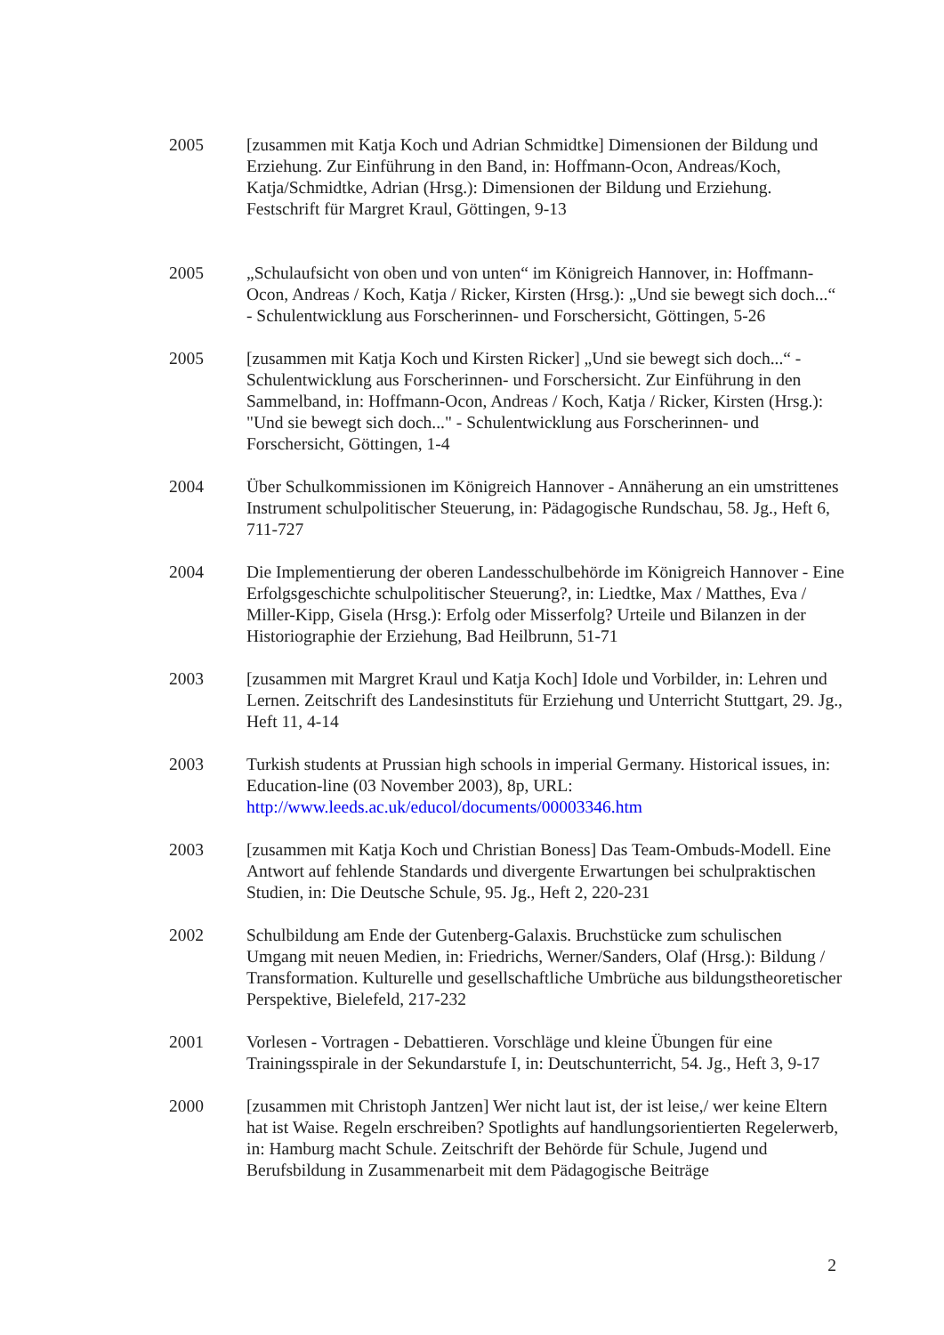2005 [zusammen mit Katja Koch und Adrian Schmidtke] Dimensionen der Bildung und Erziehung. Zur Einführung in den Band, in: Hoffmann-Ocon, Andreas/Koch, Katja/Schmidtke, Adrian (Hrsg.): Dimensionen der Bildung und Erziehung. Festschrift für Margret Kraul, Göttingen, 9-13
2005 „Schulaufsicht von oben und von unten“ im Königreich Hannover, in: Hoffmann-Ocon, Andreas / Koch, Katja / Ricker, Kirsten (Hrsg.): „Und sie bewegt sich doch...“ - Schulentwicklung aus Forscherinnen- und Forschersicht, Göttingen, 5-26
2005 [zusammen mit Katja Koch und Kirsten Ricker] „Und sie bewegt sich doch...“ - Schulentwicklung aus Forscherinnen- und Forschersicht. Zur Einführung in den Sammelband, in: Hoffmann-Ocon, Andreas / Koch, Katja / Ricker, Kirsten (Hrsg.): "Und sie bewegt sich doch..." - Schulentwicklung aus Forscherinnen- und Forschersicht, Göttingen, 1-4
2004 Über Schulkommissionen im Königreich Hannover - Annäherung an ein umstrittenes Instrument schulpolitischer Steuerung, in: Pädagogische Rundschau, 58. Jg., Heft 6, 711-727
2004 Die Implementierung der oberen Landesschulbehörde im Königreich Hannover - Eine Erfolgsgeschichte schulpolitischer Steuerung?, in: Liedtke, Max / Matthes, Eva / Miller-Kipp, Gisela (Hrsg.): Erfolg oder Misserfolg? Urteile und Bilanzen in der Historiographie der Erziehung, Bad Heilbrunn, 51-71
2003 [zusammen mit Margret Kraul und Katja Koch] Idole und Vorbilder, in: Lehren und Lernen. Zeitschrift des Landesinstituts für Erziehung und Unterricht Stuttgart, 29. Jg., Heft 11, 4-14
2003 Turkish students at Prussian high schools in imperial Germany. Historical issues, in: Education-line (03 November 2003), 8p, URL: http://www.leeds.ac.uk/educol/documents/00003346.htm
2003 [zusammen mit Katja Koch und Christian Boness] Das Team-Ombuds-Modell. Eine Antwort auf fehlende Standards und divergente Erwartungen bei schulpraktischen Studien, in: Die Deutsche Schule, 95. Jg., Heft 2, 220-231
2002 Schulbildung am Ende der Gutenberg-Galaxis. Bruchstücke zum schulischen Umgang mit neuen Medien, in: Friedrichs, Werner/Sanders, Olaf (Hrsg.): Bildung / Transformation. Kulturelle und gesellschaftliche Umbrüche aus bildungstheoretischer Perspektive, Bielefeld, 217-232
2001 Vorlesen - Vortragen - Debattieren. Vorschläge und kleine Übungen für eine Trainingsspirale in der Sekundarstufe I, in: Deutschunterricht, 54. Jg., Heft 3, 9-17
2000 [zusammen mit Christoph Jantzen] Wer nicht laut ist, der ist leise,/ wer keine Eltern hat ist Waise. Regeln erschreiben? Spotlights auf handlungsorientierten Regelerwerb, in: Hamburg macht Schule. Zeitschrift der Behörde für Schule, Jugend und Berufsbildung in Zusammenarbeit mit dem Pädagogische Beiträge
2